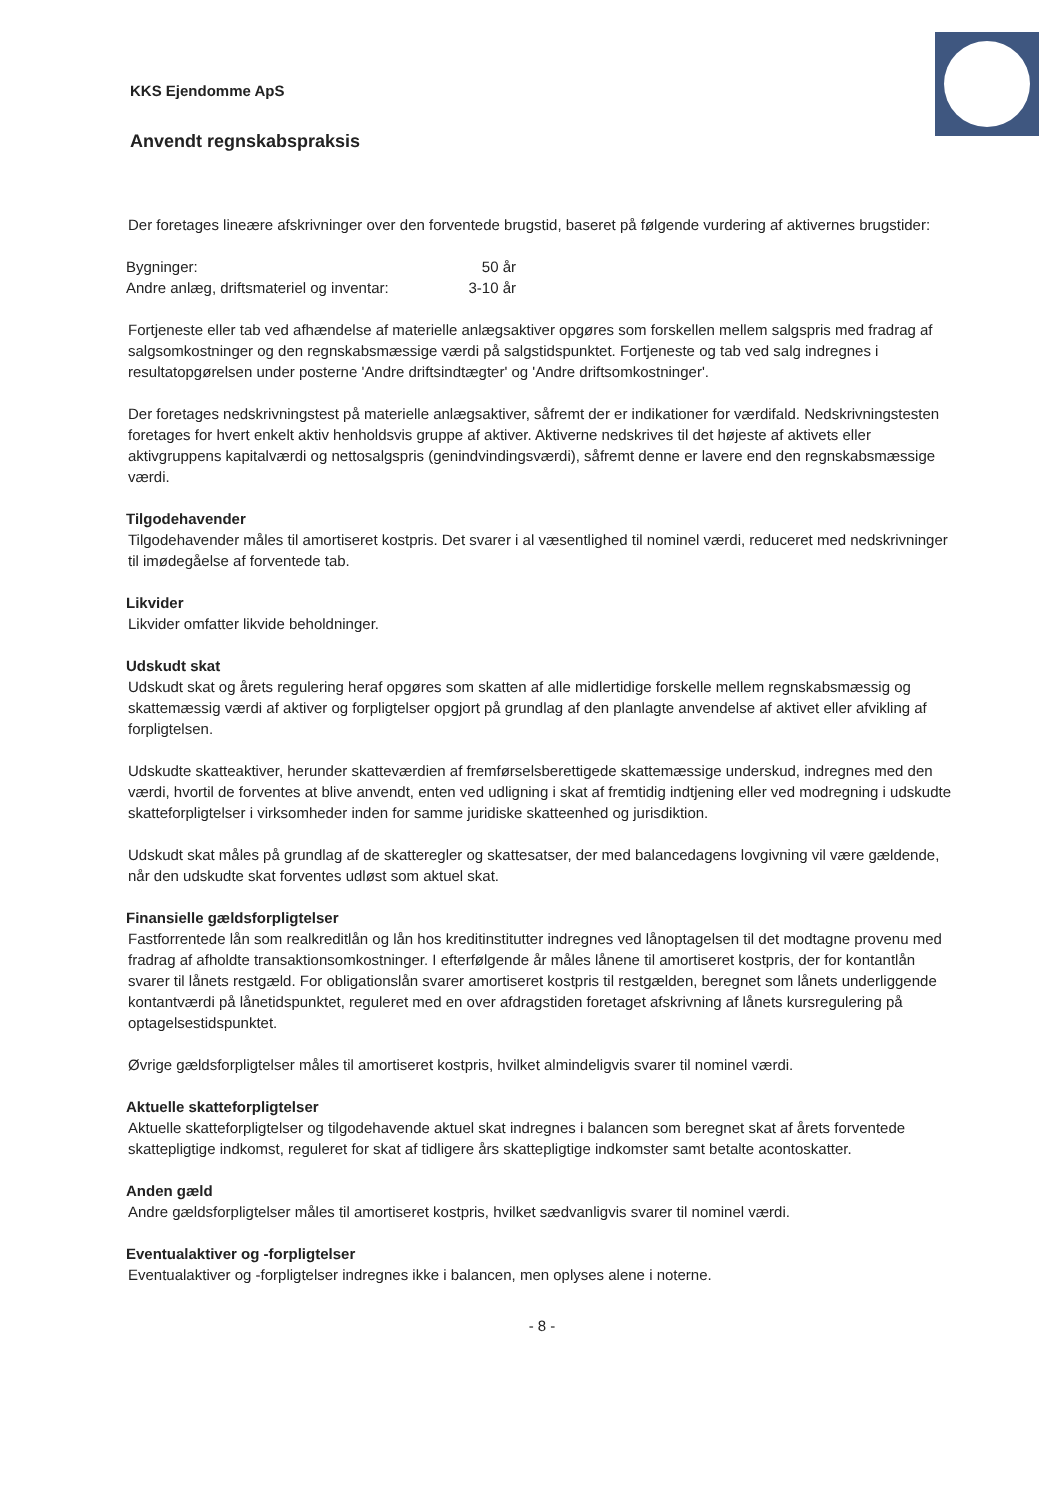KKS Ejendomme ApS
Anvendt regnskabspraksis
Der foretages lineære afskrivninger over den forventede brugstid, baseret på følgende vurdering af aktivernes brugstider:
| Bygninger: | 50 år |
| Andre anlæg, driftsmateriel og inventar: | 3-10 år |
Fortjeneste eller tab ved afhændelse af materielle anlægsaktiver opgøres som forskellen mellem salgspris med fradrag af salgsomkostninger og den regnskabsmæssige værdi på salgstidspunktet. Fortjeneste og tab ved salg indregnes i resultatopgørelsen under posterne 'Andre driftsindtægter' og 'Andre driftsomkostninger'.
Der foretages nedskrivningstest på materielle anlægsaktiver, såfremt der er indikationer for værdifald. Nedskrivningstesten foretages for hvert enkelt aktiv henholdsvis gruppe af aktiver. Aktiverne nedskrives til det højeste af aktivets eller aktivgruppens kapitalværdi og nettosalgspris (genindvindingsværdi), såfremt denne er lavere end den regnskabsmæssige værdi.
Tilgodehavender
Tilgodehavender måles til amortiseret kostpris. Det svarer i al væsentlighed til nominel værdi, reduceret med nedskrivninger til imødegåelse af forventede tab.
Likvider
Likvider omfatter likvide beholdninger.
Udskudt skat
Udskudt skat og årets regulering heraf opgøres som skatten af alle midlertidige forskelle mellem regnskabsmæssig og skattemæssig værdi af aktiver og forpligtelser opgjort på grundlag af den planlagte anvendelse af aktivet eller afvikling af forpligtelsen.
Udskudte skatteaktiver, herunder skatteværdien af fremførselsberettigede skattemæssige underskud, indregnes med den værdi, hvortil de forventes at blive anvendt, enten ved udligning i skat af fremtidig indtjening eller ved modregning i udskudte skatteforpligtelser i virksomheder inden for samme juridiske skatteenhed og jurisdiktion.
Udskudt skat måles på grundlag af de skatteregler og skattesatser, der med balancedagens lovgivning vil være gældende, når den udskudte skat forventes udløst som aktuel skat.
Finansielle gældsforpligtelser
Fastforrentede lån som realkreditlån og lån hos kreditinstitutter indregnes ved lånoptagelsen til det modtagne provenu med fradrag af afholdte transaktionsomkostninger. I efterfølgende år måles lånene til amortiseret kostpris, der for kontantlån svarer til lånets restgæld. For obligationslån svarer amortiseret kostpris til restgælden, beregnet som lånets underliggende kontantværdi på lånetidspunktet, reguleret med en over afdragstiden foretaget afskrivning af lånets kursregulering på optagelsestidspunktet.
Øvrige gældsforpligtelser måles til amortiseret kostpris, hvilket almindeligvis svarer til nominel værdi.
Aktuelle skatteforpligtelser
Aktuelle skatteforpligtelser og tilgodehavende aktuel skat indregnes i balancen som beregnet skat af årets forventede skattepligtige indkomst, reguleret for skat af tidligere års skattepligtige indkomster samt betalte acontoskatter.
Anden gæld
Andre gældsforpligtelser måles til amortiseret kostpris, hvilket sædvanligvis svarer til nominel værdi.
Eventualaktiver og -forpligtelser
Eventualaktiver og -forpligtelser indregnes ikke i balancen, men oplyses alene i noterne.
- 8 -